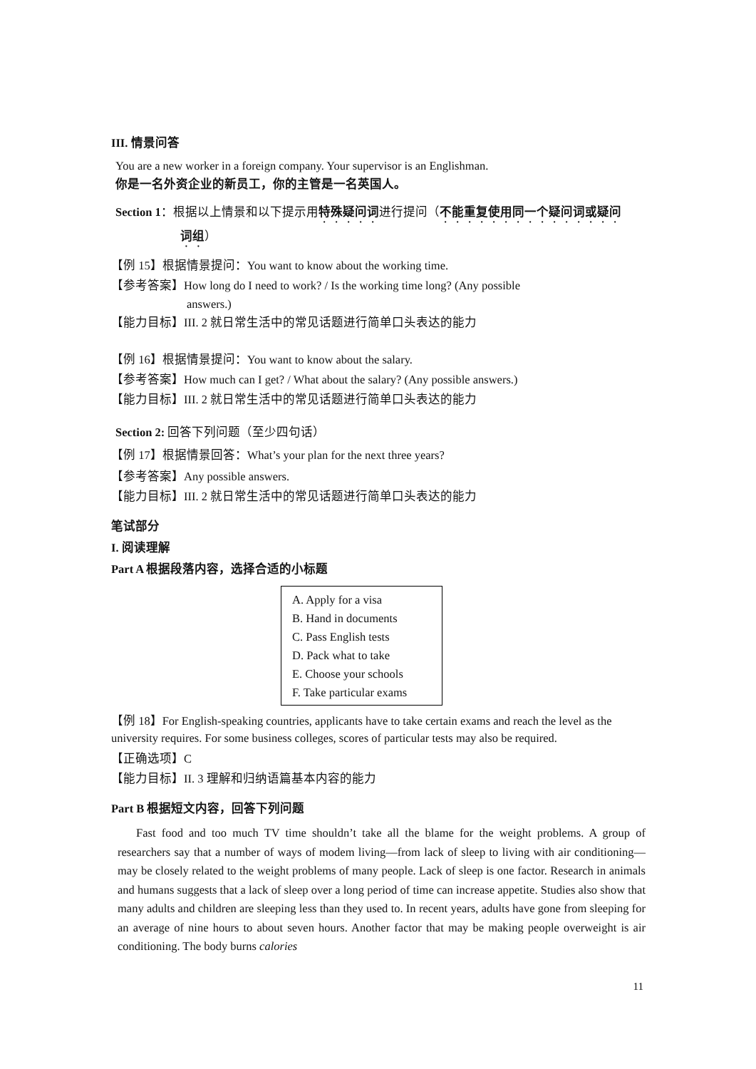III. 情景问答
You are a new worker in a foreign company. Your supervisor is an Englishman.
你是一名外资企业的新员工，你的主管是一名英国人。
Section 1：根据以上情景和以下提示用特殊疑问词进行提问（不能重复使用同一个疑问词或疑问
词组）
【例 15】根据情景提问：You want to know about the working time.
【参考答案】How long do I need to work? / Is the working time long? (Any possible
answers.)
【能力目标】III. 2 就日常生活中的常见话题进行简单口头表达的能力
【例 16】根据情景提问：You want to know about the salary.
【参考答案】How much can I get? / What about the salary? (Any possible answers.)
【能力目标】III. 2 就日常生活中的常见话题进行简单口头表达的能力
Section 2: 回答下列问题（至少四句话）
【例 17】根据情景回答：What’s your plan for the next three years?
【参考答案】Any possible answers.
【能力目标】III. 2 就日常生活中的常见话题进行简单口头表达的能力
笔试部分
I. 阅读理解
Part A 根据段落内容，选择合适的小标题
A. Apply for a visa
B. Hand in documents
C. Pass English tests
D. Pack what to take
E. Choose your schools
F. Take particular exams
【例 18】For English-speaking countries, applicants have to take certain exams and reach the level as the university requires. For some business colleges, scores of particular tests may also be required.
【正确选项】C
【能力目标】II. 3 理解和归纳语篇基本内容的能力
Part B 根据短文内容，回答下列问题
Fast food and too much TV time shouldn’t take all the blame for the weight problems. A group of researchers say that a number of ways of modem living—from lack of sleep to living with air conditioning—may be closely related to the weight problems of many people. Lack of sleep is one factor. Research in animals and humans suggests that a lack of sleep over a long period of time can increase appetite. Studies also show that many adults and children are sleeping less than they used to. In recent years, adults have gone from sleeping for an average of nine hours to about seven hours. Another factor that may be making people overweight is air conditioning. The body burns calories
11